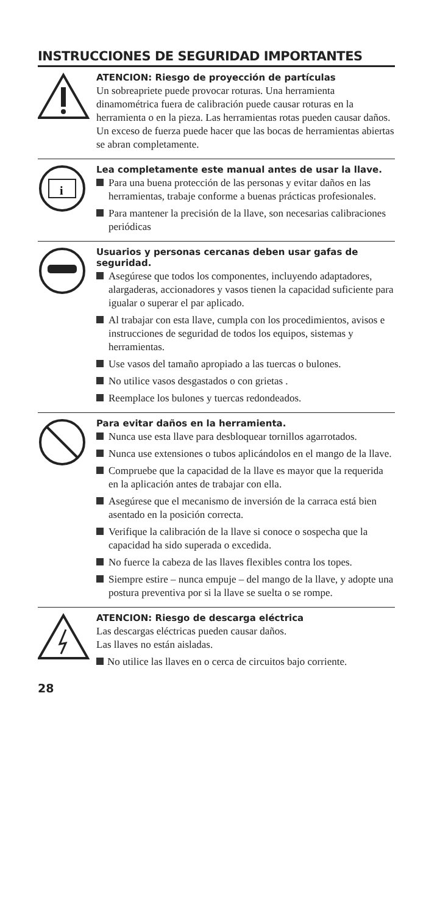INSTRUCCIONES DE SEGURIDAD IMPORTANTES
ATENCION: Riesgo de proyección de partículas
Un sobreapriete puede provocar roturas. Una herramienta dinamométrica fuera de calibración puede causar roturas en la herramienta o en la pieza. Las herramientas rotas pueden causar daños. Un exceso de fuerza puede hacer que las bocas de herramientas abiertas se abran completamente.
i
Lea completamente este manual antes de usar la llave.
Para una buena protección de las personas y evitar daños en las herramientas, trabaje conforme a buenas prácticas profesionales.
Para mantener la precisión de la llave, son necesarias calibraciones periódicas
Usuarios y personas cercanas deben usar gafas de seguridad.
Asegúrese que todos los componentes, incluyendo adaptadores, alargaderas, accionadores y vasos tienen la capacidad suficiente para igualar o superar el par aplicado.
Al trabajar con esta llave, cumpla con los procedimientos, avisos e instrucciones de seguridad de todos los equipos, sistemas y herramientas.
Use vasos del tamaño apropiado a las tuercas o bulones.
No utilice vasos desgastados o con grietas .
Reemplace los bulones y tuercas redondeados.
Para evitar daños en la herramienta.
Nunca use esta llave para desbloquear tornillos agarrotados.
Nunca use extensiones o tubos aplicándolos en el mango de la llave.
Compruebe que la capacidad de la llave es mayor que la requerida en la aplicación antes de trabajar con ella.
Asegúrese que el mecanismo de inversión de la carraca está bien asentado en la posición correcta.
Verifique la calibración de la llave si conoce o sospecha que la capacidad ha sido superada o excedida.
No fuerce la cabeza de las llaves flexibles contra los topes.
Siempre estire – nunca empuje – del mango de la llave, y adopte una postura preventiva por si la llave se suelta o se rompe.
ATENCION: Riesgo de descarga eléctrica
Las descargas eléctricas pueden causar daños.
Las llaves no están aisladas.
No utilice las llaves en o cerca de circuitos bajo corriente.
28